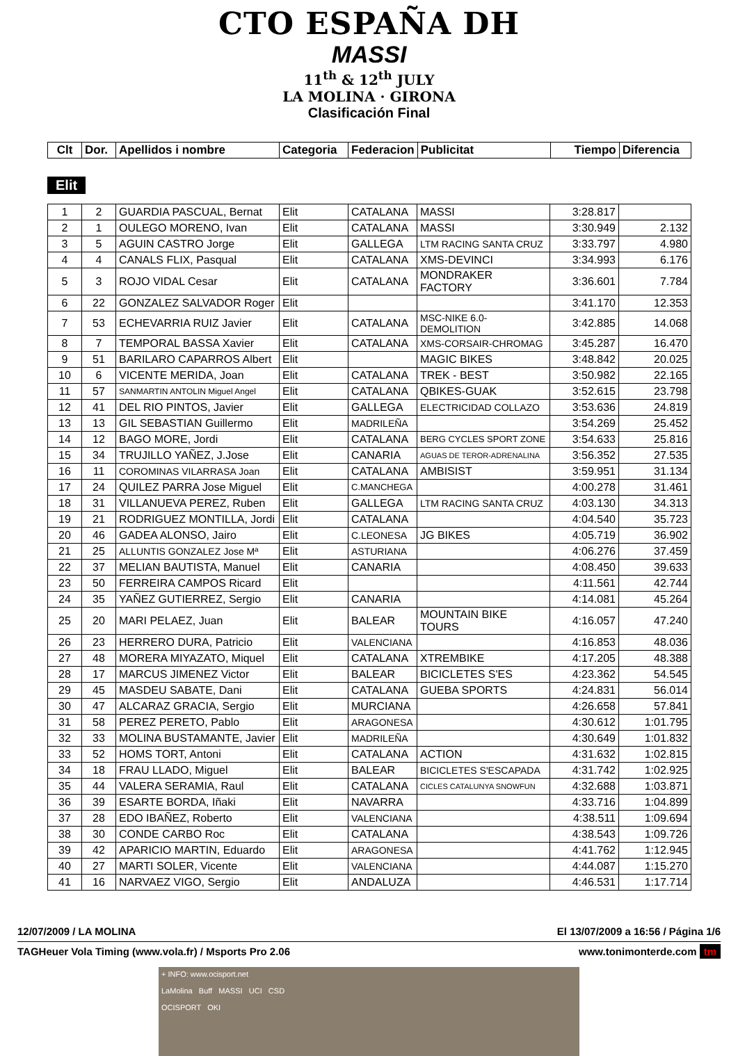CTO ESPAÑA DH
MASSI
11<sup>th</sup> & 12<sup>th</sup> JULY
LA MOLINA · GIRONA
Clasificación Final
| Clt | Dor. | Apellidos i nombre | Categoria | Federacion | Publicitat | Tiempo | Diferencia |
| --- | --- | --- | --- | --- | --- | --- | --- |
Elit
| 1 | 2 | GUARDIA PASCUAL, Bernat | Elit | CATALANA | MASSI | 3:28.817 | |
| 2 | 1 | OULEGO MORENO, Ivan | Elit | CATALANA | MASSI | 3:30.949 | 2.132 |
| 3 | 5 | AGUIN CASTRO Jorge | Elit | GALLEGA | LTM RACING SANTA CRUZ | 3:33.797 | 4.980 |
| 4 | 4 | CANALS FLIX, Pasqual | Elit | CATALANA | XMS-DEVINCI | 3:34.993 | 6.176 |
| 5 | 3 | ROJO VIDAL Cesar | Elit | CATALANA | MONDRAKER FACTORY | 3:36.601 | 7.784 |
| 6 | 22 | GONZALEZ SALVADOR Roger | Elit | | | 3:41.170 | 12.353 |
| 7 | 53 | ECHEVARRIA RUIZ Javier | Elit | CATALANA | MSC-NIKE 6.0-DEMOLITION | 3:42.885 | 14.068 |
| 8 | 7 | TEMPORAL BASSA Xavier | Elit | CATALANA | XMS-CORSAIR-CHROMAG | 3:45.287 | 16.470 |
| 9 | 51 | BARILARO CAPARROS Albert | Elit | | MAGIC BIKES | 3:48.842 | 20.025 |
| 10 | 6 | VICENTE MERIDA, Joan | Elit | CATALANA | TREK - BEST | 3:50.982 | 22.165 |
| 11 | 57 | SANMARTIN ANTOLIN Miguel Angel | Elit | CATALANA | QBIKES-GUAK | 3:52.615 | 23.798 |
| 12 | 41 | DEL RIO PINTOS, Javier | Elit | GALLEGA | ELECTRICIDAD COLLAZO | 3:53.636 | 24.819 |
| 13 | 13 | GIL SEBASTIAN Guillermo | Elit | MADRILEÑA | | 3:54.269 | 25.452 |
| 14 | 12 | BAGO MORE, Jordi | Elit | CATALANA | BERG CYCLES SPORT ZONE | 3:54.633 | 25.816 |
| 15 | 34 | TRUJILLO YAÑEZ, J.Jose | Elit | CANARIA | AGUAS DE TEROR-ADRENALINA | 3:56.352 | 27.535 |
| 16 | 11 | COROMINAS VILARRASA Joan | Elit | CATALANA | AMBISIST | 3:59.951 | 31.134 |
| 17 | 24 | QUILEZ PARRA Jose Miguel | Elit | C.MANCHEGA | | 4:00.278 | 31.461 |
| 18 | 31 | VILLANUEVA PEREZ, Ruben | Elit | GALLEGA | LTM RACING SANTA CRUZ | 4:03.130 | 34.313 |
| 19 | 21 | RODRIGUEZ MONTILLA, Jordi | Elit | CATALANA | | 4:04.540 | 35.723 |
| 20 | 46 | GADEA ALONSO, Jairo | Elit | C.LEONESA | JG BIKES | 4:05.719 | 36.902 |
| 21 | 25 | ALLUNTIS GONZALEZ Jose Mª | Elit | ASTURIANA | | 4:06.276 | 37.459 |
| 22 | 37 | MELIAN BAUTISTA, Manuel | Elit | CANARIA | | 4:08.450 | 39.633 |
| 23 | 50 | FERREIRA CAMPOS Ricard | Elit | | | 4:11.561 | 42.744 |
| 24 | 35 | YAÑEZ GUTIERREZ, Sergio | Elit | CANARIA | | 4:14.081 | 45.264 |
| 25 | 20 | MARI PELAEZ, Juan | Elit | BALEAR | MOUNTAIN BIKE TOURS | 4:16.057 | 47.240 |
| 26 | 23 | HERRERO DURA, Patricio | Elit | VALENCIANA | | 4:16.853 | 48.036 |
| 27 | 48 | MORERA MIYAZATO, Miquel | Elit | CATALANA | XTREMBIKE | 4:17.205 | 48.388 |
| 28 | 17 | MARCUS JIMENEZ Victor | Elit | BALEAR | BICICLETES S'ES | 4:23.362 | 54.545 |
| 29 | 45 | MASDEU SABATE, Dani | Elit | CATALANA | GUEBA SPORTS | 4:24.831 | 56.014 |
| 30 | 47 | ALCARAZ GRACIA, Sergio | Elit | MURCIANA | | 4:26.658 | 57.841 |
| 31 | 58 | PEREZ PERETO, Pablo | Elit | ARAGONESA | | 4:30.612 | 1:01.795 |
| 32 | 33 | MOLINA BUSTAMANTE, Javier | Elit | MADRILEÑA | | 4:30.649 | 1:01.832 |
| 33 | 52 | HOMS TORT, Antoni | Elit | CATALANA | ACTION | 4:31.632 | 1:02.815 |
| 34 | 18 | FRAU LLADO, Miguel | Elit | BALEAR | BICICLETES S'ESCAPADA | 4:31.742 | 1:02.925 |
| 35 | 44 | VALERA SERAMIA, Raul | Elit | CATALANA | CICLES CATALUNYA SNOWFUN | 4:32.688 | 1:03.871 |
| 36 | 39 | ESARTE BORDA, Iñaki | Elit | NAVARRA | | 4:33.716 | 1:04.899 |
| 37 | 28 | EDO IBAÑEZ, Roberto | Elit | VALENCIANA | | 4:38.511 | 1:09.694 |
| 38 | 30 | CONDE CARBO Roc | Elit | CATALANA | | 4:38.543 | 1:09.726 |
| 39 | 42 | APARICIO MARTIN, Eduardo | Elit | ARAGONESA | | 4:41.762 | 1:12.945 |
| 40 | 27 | MARTI SOLER, Vicente | Elit | VALENCIANA | | 4:44.087 | 1:15.270 |
| 41 | 16 | NARVAEZ VIGO, Sergio | Elit | ANDALUZA | | 4:46.531 | 1:17.714 |
12/07/2009 / LA MOLINA El 13/07/2009 a 16:56 / Página 1/6
TAGHeuer Vola Timing (www.vola.fr) / Msports Pro 2.06 www.tonimonterde.com tm
+ INFO: www.ocisport.net
LaMolina Buff MASSI UCI CSD
OCISPORT OKI